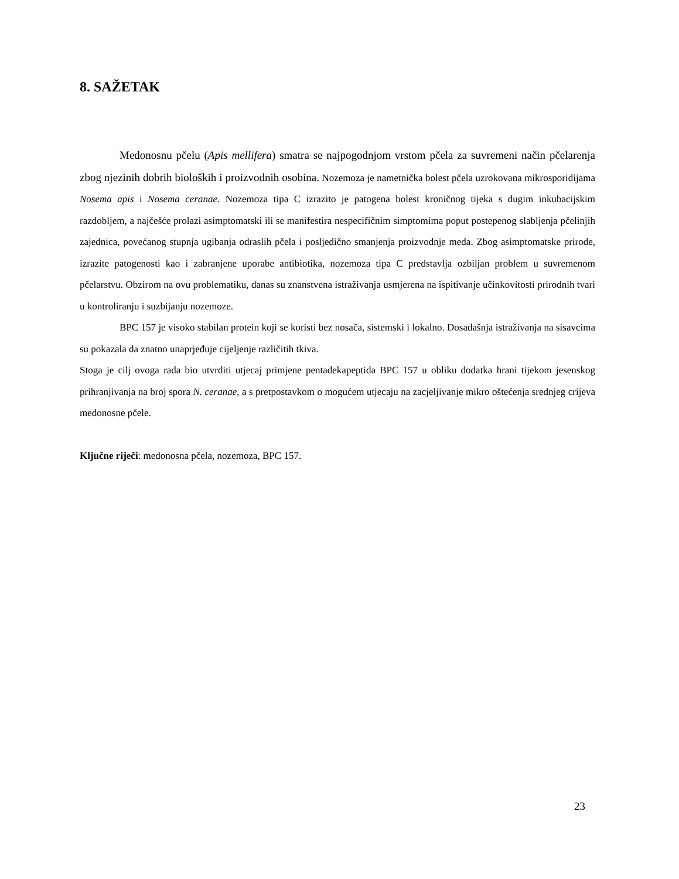8. SAŽETAK
Medonosnu pčelu (Apis mellifera) smatra se najpogodnjom vrstom pčela za suvremeni način pčelarenja zbog njezinih dobrih bioloških i proizvodnih osobina. Nozemoza je nametnička bolest pčela uzrokovana mikrosporidijama Nosema apis i Nosema ceranae. Nozemoza tipa C izrazito je patogena bolest kroničnog tijeka s dugim inkubacijskim razdobljem, a najčešće prolazi asimptomatski ili se manifestira nespecifičnim simptomima poput postepenog slabljenja pčelinjih zajednica, povećanog stupnja ugibanja odraslih pčela i posljedično smanjenja proizvodnje meda. Zbog asimptomatske prirode, izrazite patogenosti kao i zabranjene uporabe antibiotika, nozemoza tipa C predstavlja ozbiljan problem u suvremenom pčelarstvu. Obzirom na ovu problematiku, danas su znanstvena istraživanja usmjerena na ispitivanje učinkovitosti prirodnih tvari u kontroliranju i suzbijanju nozemoze.
BPC 157 je visoko stabilan protein koji se koristi bez nosača, sistemski i lokalno. Dosadašnja istraživanja na sisavcima su pokazala da znatno unaprjeđuje cijeljenje različitih tkiva.
Stoga je cilj ovoga rada bio utvrditi utjecaj primjene pentadekapeptida BPC 157 u obliku dodatka hrani tijekom jesenskog prihranjivanja na broj spora N. ceranae, a s pretpostavkom o mogućem utjecaju na zacjeljivanje mikro oštećenja srednjeg crijeva medonosne pčele.
Ključne riječi: medonosna pčela, nozemoza, BPC 157.
23